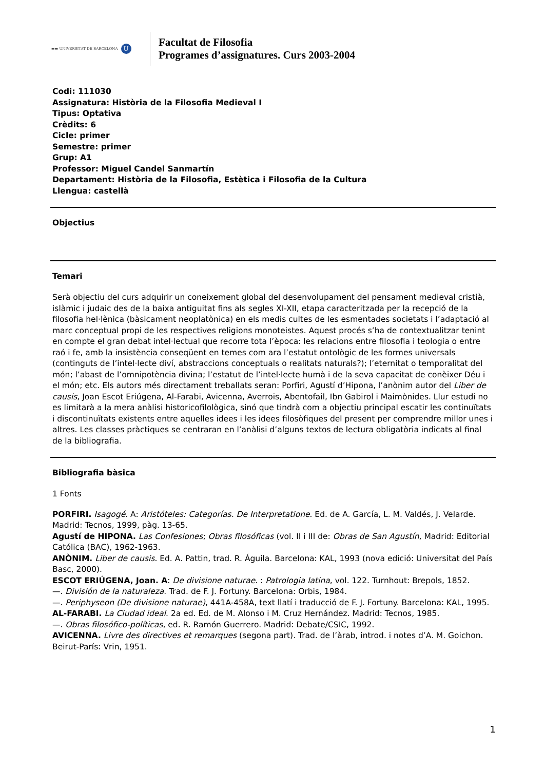▬▬ UNIVERSITAT DE BARCELONA U
Facultat de Filosofia
Programes d’assignatures. Curs 2003-2004
Codi: 111030
Assignatura: Història de la Filosofia Medieval I
Tipus: Optativa
Crèdits: 6
Cicle: primer
Semestre: primer
Grup: A1
Professor: Miguel Candel Sanmartín
Departament: Història de la Filosofia, Estètica i Filosofia de la Cultura
Llengua: castellà
Objectius
Temari
Serà objectiu del curs adquirir un coneixement global del desenvolupament del pensament medieval cristià, islàmic i judaic des de la baixa antiguitat fins als segles XI-XII, etapa caracteritzada per la recepció de la filosofia hel·lènica (bàsicament neoplatònica) en els medis cultes de les esmentades societats i l’adaptació al marc conceptual propi de les respectives religions monoteistes. Aquest procés s’ha de contextualitzar tenint en compte el gran debat intel·lectual que recorre tota l’època: les relacions entre filosofia i teologia o entre raó i fe, amb la insistència conseqüent en temes com ara l’estatut ontològic de les formes universals (continguts de l’intel·lecte diví, abstraccions conceptuals o realitats naturals?); l’eternitat o temporalitat del món; l’abast de l’omnipotència divina; l’estatut de l’intel·lecte humà i de la seva capacitat de conèixer Déu i el món; etc. Els autors més directament treballats seran: Porfiri, Agustí d’Hipona, l’anònim autor del Liber de causis, Joan Escot Eriúgena, Al-Farabi, Avicenna, Averrois, Abentofail, Ibn Gabirol i Maimònides. Llur estudi no es limitarà a la mera anàlisi historicofilològica, sinó que tindrà com a objectiu principal escatir les continuïtats i discontinuïtats existents entre aquelles idees i les idees filosòfiques del present per comprendre millor unes i altres. Les classes pràctiques se centraran en l’anàlisi d’alguns textos de lectura obligatòria indicats al final de la bibliografia.
Bibliografia bàsica
1 Fonts
PORFIRI. Isagogé. A: Aristóteles: Categorías. De Interpretatione. Ed. de A. García, L. M. Valdés, J. Velarde. Madrid: Tecnos, 1999, pàg. 13-65.
Agustí de HIPONA. Las Confesiones; Obras filosóficas (vol. II i III de: Obras de San Agustín, Madrid: Editorial Católica (BAC), 1962-1963.
ANÒNIM. Liber de causis. Ed. A. Pattin, trad. R. Águila. Barcelona: KAL, 1993 (nova edició: Universitat del País Basc, 2000).
ESCOT ERIÚGENA, Joan. A: De divisione naturae. : Patrologia latina, vol. 122. Turnhout: Brepols, 1852.
—. División de la naturaleza. Trad. de F. J. Fortuny. Barcelona: Orbis, 1984.
—. Periphyseon (De divisione naturae), 441A-458A, text llatí i traducció de F. J. Fortuny. Barcelona: KAL, 1995.
AL-FARABI. La Ciudad ideal. 2a ed. Ed. de M. Alonso i M. Cruz Hernández. Madrid: Tecnos, 1985.
—. Obras filosófico-políticas, ed. R. Ramón Guerrero. Madrid: Debate/CSIC, 1992.
AVICENNA. Livre des directives et remarques (segona part). Trad. de l’àrab, introd. i notes d’A. M. Goichon. Beirut-París: Vrin, 1951.
1